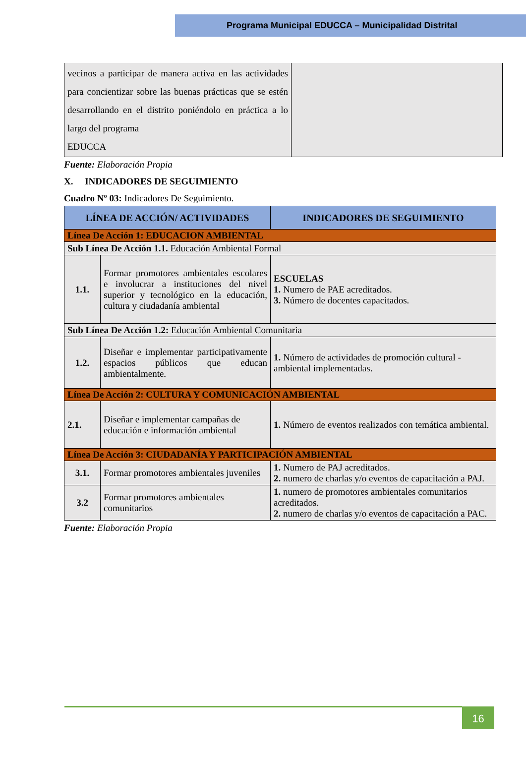Programa Municipal EDUCCA – Municipalidad Distrital
| vecinos a participar de manera activa en las actividades para concientizar sobre las buenas prácticas que se estén desarrollando en el distrito poniéndolo en práctica a lo largo del programa EDUCCA | |
Fuente: Elaboración Propia
X. INDICADORES DE SEGUIMIENTO
Cuadro Nº 03: Indicadores De Seguimiento.
| LÍNEA DE ACCIÓN/ ACTIVIDADES | | INDICADORES DE SEGUIMIENTO |
| --- | --- | --- |
| Línea De Acción 1: EDUCACION AMBIENTAL | | |
| Sub Línea De Acción 1.1. Educación Ambiental Formal | | |
| 1.1. | Formar promotores ambientales escolares e involucrar a instituciones del nivel superior y tecnológico en la educación, cultura y ciudadanía ambiental | ESCUELAS 1. Numero de PAE acreditados. 3. Número de docentes capacitados. |
| Sub Línea De Acción 1.2: Educación Ambiental Comunitaria | | |
| 1.2. | Diseñar e implementar participativamente espacios públicos que educan ambientalmente. | 1. Número de actividades de promoción cultural - ambiental implementadas. |
| Línea De Acción 2: CULTURA Y COMUNICACIÓN AMBIENTAL | | |
| 2.1. | Diseñar e implementar campañas de educación e información ambiental | 1. Número de eventos realizados con temática ambiental. |
| Línea De Acción 3: CIUDADANÍA Y PARTICIPACIÓN AMBIENTAL | | |
| 3.1. | Formar promotores ambientales juveniles | 1. Numero de PAJ acreditados. 2. numero de charlas y/o eventos de capacitación a PAJ. |
| 3.2 | Formar promotores ambientales comunitarios | 1. numero de promotores ambientales comunitarios acreditados. 2. numero de charlas y/o eventos de capacitación a PAC. |
Fuente: Elaboración Propia
16